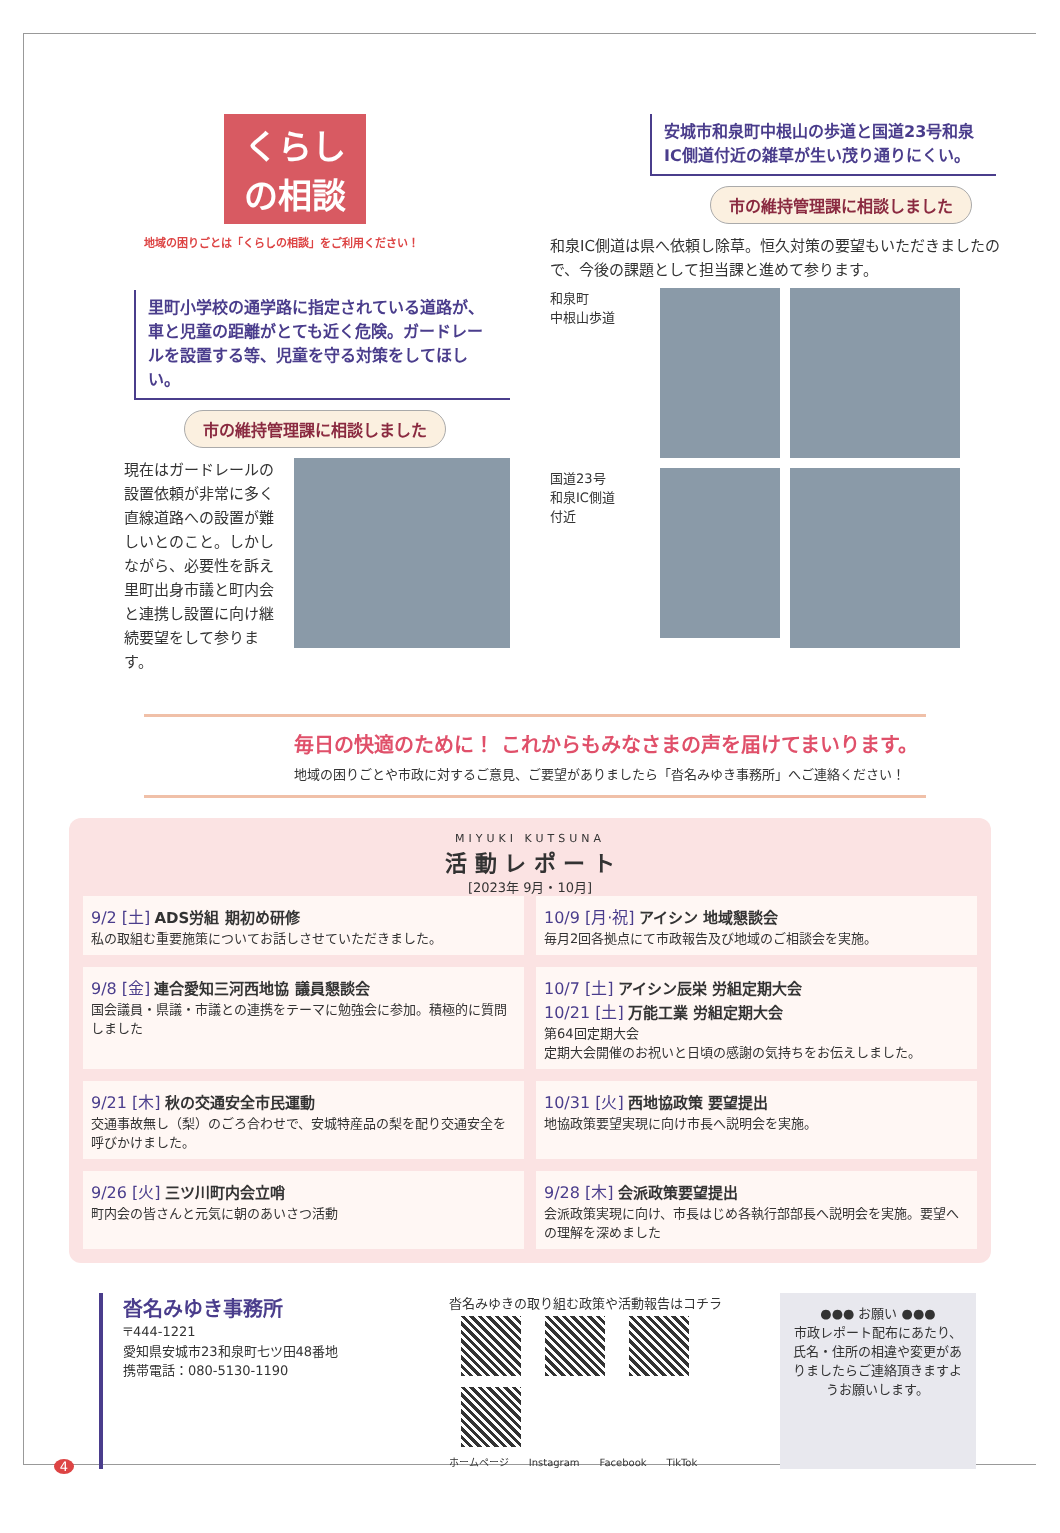くらしの相談
地域の困りごとは「くらしの相談」をご利用ください！
里町小学校の通学路に指定されている道路が、車と児童の距離がとても近く危険。ガードレールを設置する等、児童を守る対策をしてほしい。
市の維持管理課に相談しました
現在はガードレールの設置依頼が非常に多く直線道路への設置が難しいとのこと。しかしながら、必要性を訴え里町出身市議と町内会と連携し設置に向け継続要望をして参ります。
安城市和泉町中根山の歩道と国道23号和泉IC側道付近の雑草が生い茂り通りにくい。
市の維持管理課に相談しました
和泉IC側道は県へ依頼し除草。恒久対策の要望もいただきましたので、今後の課題として担当課と進めて参ります。
和泉町
中根山歩道
国道23号
和泉IC側道
付近
毎日の快適のために！ これからもみなさまの声を届けてまいります。
地域の困りごとや市政に対するご意見、ご要望がありましたら「沓名みゆき事務所」へご連絡ください！
MIYUKI KUTSUNA
活 動 レ ポ ー ト
[2023年 9月・10月]
9/2 [土] ADS労組 期初め研修
私の取組む重要施策についてお話しさせていただきました。
10/9 [月·祝] アイシン 地域懇談会
毎月2回各拠点にて市政報告及び地域のご相談会を実施。
9/8 [金] 連合愛知三河西地協 議員懇談会
国会議員・県議・市議との連携をテーマに勉強会に参加。積極的に質問しました
10/7 [土] アイシン辰栄 労組定期大会
10/21 [土] 万能工業 労組定期大会
第64回定期大会
定期大会開催のお祝いと日頃の感謝の気持ちをお伝えしました。
9/21 [木] 秋の交通安全市民運動
交通事故無し（梨）のごろ合わせで、安城特産品の梨を配り交通安全を呼びかけました。
10/31 [火] 西地協政策 要望提出
地協政策要望実現に向け市長へ説明会を実施。
9/26 [火] 三ツ川町内会立哨
町内会の皆さんと元気に朝のあいさつ活動
9/28 [木] 会派政策要望提出
会派政策実現に向け、市長はじめ各執行部部長へ説明会を実施。要望への理解を深めました
沓名みゆき事務所
〒444-1221
愛知県安城市23和泉町七ツ田48番地
携帯電話：080-5130-1190
沓名みゆきの取り組む政策や活動報告はコチラ
ホームページ　　Instagram　　Facebook　　TikTok
●●● お願い ●●●
市政レポート配布にあたり、氏名・住所の相違や変更がありましたらご連絡頂きますようお願いします。
4